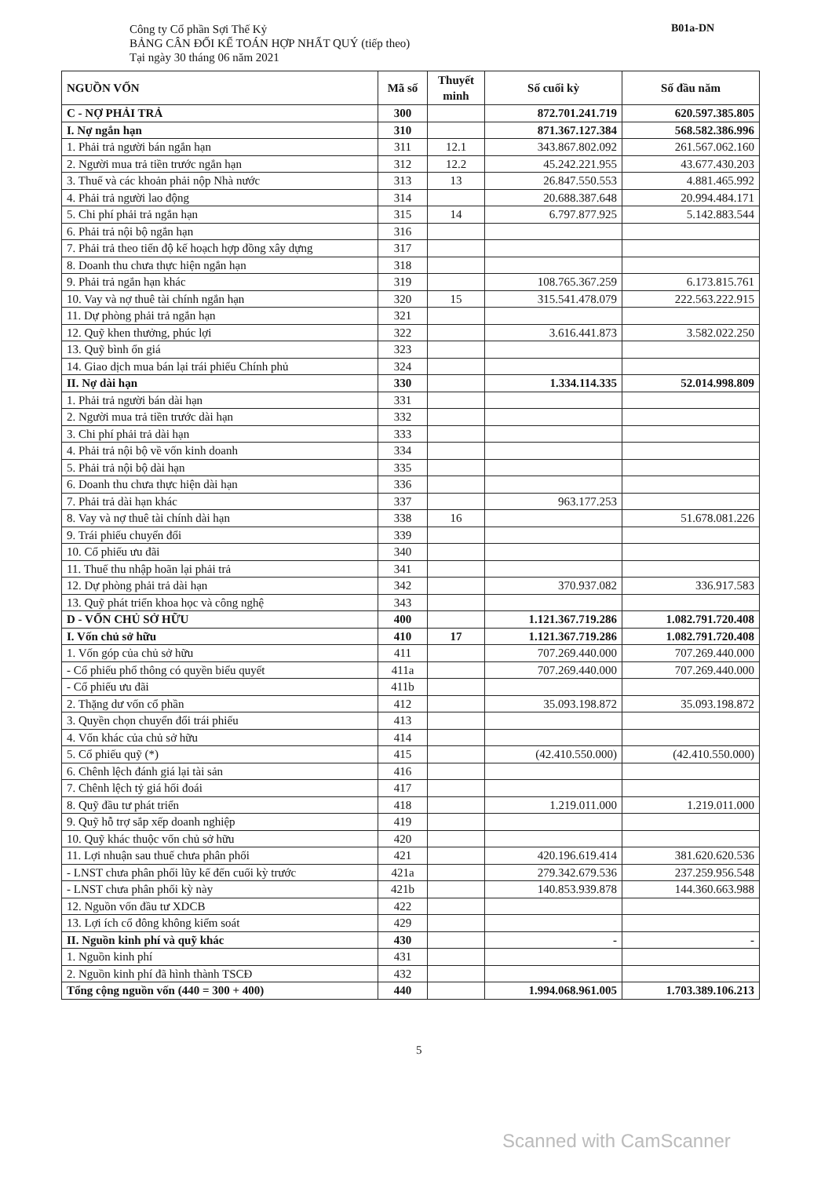Công ty Cổ phần Sợi Thế Kỷ
BẢNG CÂN ĐỐI KẾ TOÁN HỢP NHẤT QUÝ (tiếp theo)
Tại ngày 30 tháng 06 năm 2021
B01a-DN
| NGUỒN VỐN | Mã số | Thuyết minh | Số cuối kỳ | Số đầu năm |
| --- | --- | --- | --- | --- |
| C - NỢ PHẢI TRẢ | 300 | | 872.701.241.719 | 620.597.385.805 |
| I. Nợ ngắn hạn | 310 | | 871.367.127.384 | 568.582.386.996 |
| 1. Phải trả người bán ngắn hạn | 311 | 12.1 | 343.867.802.092 | 261.567.062.160 |
| 2. Người mua trả tiền trước ngắn hạn | 312 | 12.2 | 45.242.221.955 | 43.677.430.203 |
| 3. Thuế và các khoản phải nộp Nhà nước | 313 | 13 | 26.847.550.553 | 4.881.465.992 |
| 4. Phải trả người lao động | 314 | | 20.688.387.648 | 20.994.484.171 |
| 5. Chi phí phải trả ngắn hạn | 315 | 14 | 6.797.877.925 | 5.142.883.544 |
| 6. Phải trả nội bộ ngắn hạn | 316 | | | |
| 7. Phải trả theo tiến độ kế hoạch hợp đồng xây dựng | 317 | | | |
| 8. Doanh thu chưa thực hiện ngắn hạn | 318 | | | |
| 9. Phải trả ngắn hạn khác | 319 | | 108.765.367.259 | 6.173.815.761 |
| 10. Vay và nợ thuê tài chính ngắn hạn | 320 | 15 | 315.541.478.079 | 222.563.222.915 |
| 11. Dự phòng phải trả ngắn hạn | 321 | | | |
| 12. Quỹ khen thưởng, phúc lợi | 322 | | 3.616.441.873 | 3.582.022.250 |
| 13. Quỹ bình ổn giá | 323 | | | |
| 14. Giao dịch mua bán lại trái phiếu Chính phủ | 324 | | | |
| II. Nợ dài hạn | 330 | | 1.334.114.335 | 52.014.998.809 |
| 1. Phải trả người bán dài hạn | 331 | | | |
| 2. Người mua trả tiền trước dài hạn | 332 | | | |
| 3. Chi phí phải trả dài hạn | 333 | | | |
| 4. Phải trả nội bộ về vốn kinh doanh | 334 | | | |
| 5. Phải trả nội bộ dài hạn | 335 | | | |
| 6. Doanh thu chưa thực hiện dài hạn | 336 | | | |
| 7. Phải trả dài hạn khác | 337 | | 963.177.253 | |
| 8. Vay và nợ thuê tài chính dài hạn | 338 | 16 | | 51.678.081.226 |
| 9. Trái phiếu chuyển đổi | 339 | | | |
| 10. Cổ phiếu ưu đãi | 340 | | | |
| 11. Thuế thu nhập hoãn lại phải trả | 341 | | | |
| 12. Dự phòng phải trả dài hạn | 342 | | 370.937.082 | 336.917.583 |
| 13. Quỹ phát triển khoa học và công nghệ | 343 | | | |
| D - VỐN CHỦ SỞ HỮU | 400 | | 1.121.367.719.286 | 1.082.791.720.408 |
| I. Vốn chủ sở hữu | 410 | 17 | 1.121.367.719.286 | 1.082.791.720.408 |
| 1. Vốn góp của chủ sở hữu | 411 | | 707.269.440.000 | 707.269.440.000 |
| - Cổ phiếu phổ thông có quyền biểu quyết | 411a | | 707.269.440.000 | 707.269.440.000 |
| - Cổ phiếu ưu đãi | 411b | | | |
| 2. Thặng dư vốn cổ phần | 412 | | 35.093.198.872 | 35.093.198.872 |
| 3. Quyền chọn chuyển đổi trái phiếu | 413 | | | |
| 4. Vốn khác của chủ sở hữu | 414 | | | |
| 5. Cổ phiếu quỹ (*) | 415 | | (42.410.550.000) | (42.410.550.000) |
| 6. Chênh lệch đánh giá lại tài sản | 416 | | | |
| 7. Chênh lệch tỷ giá hối đoái | 417 | | | |
| 8. Quỹ đầu tư phát triển | 418 | | 1.219.011.000 | 1.219.011.000 |
| 9. Quỹ hỗ trợ sắp xếp doanh nghiệp | 419 | | | |
| 10. Quỹ khác thuộc vốn chủ sở hữu | 420 | | | |
| 11. Lợi nhuận sau thuế chưa phân phối | 421 | | 420.196.619.414 | 381.620.620.536 |
| - LNST chưa phân phối lũy kế đến cuối kỳ trước | 421a | | 279.342.679.536 | 237.259.956.548 |
| - LNST chưa phân phối kỳ này | 421b | | 140.853.939.878 | 144.360.663.988 |
| 12. Nguồn vốn đầu tư XDCB | 422 | | | |
| 13. Lợi ích cổ đông không kiểm soát | 429 | | | |
| II. Nguồn kinh phí và quỹ khác | 430 | | - | - |
| 1. Nguồn kinh phí | 431 | | | |
| 2. Nguồn kinh phí đã hình thành TSCĐ | 432 | | | |
| Tổng cộng nguồn vốn (440 = 300 + 400) | 440 | | 1.994.068.961.005 | 1.703.389.106.213 |
5
Scanned with CamScanner